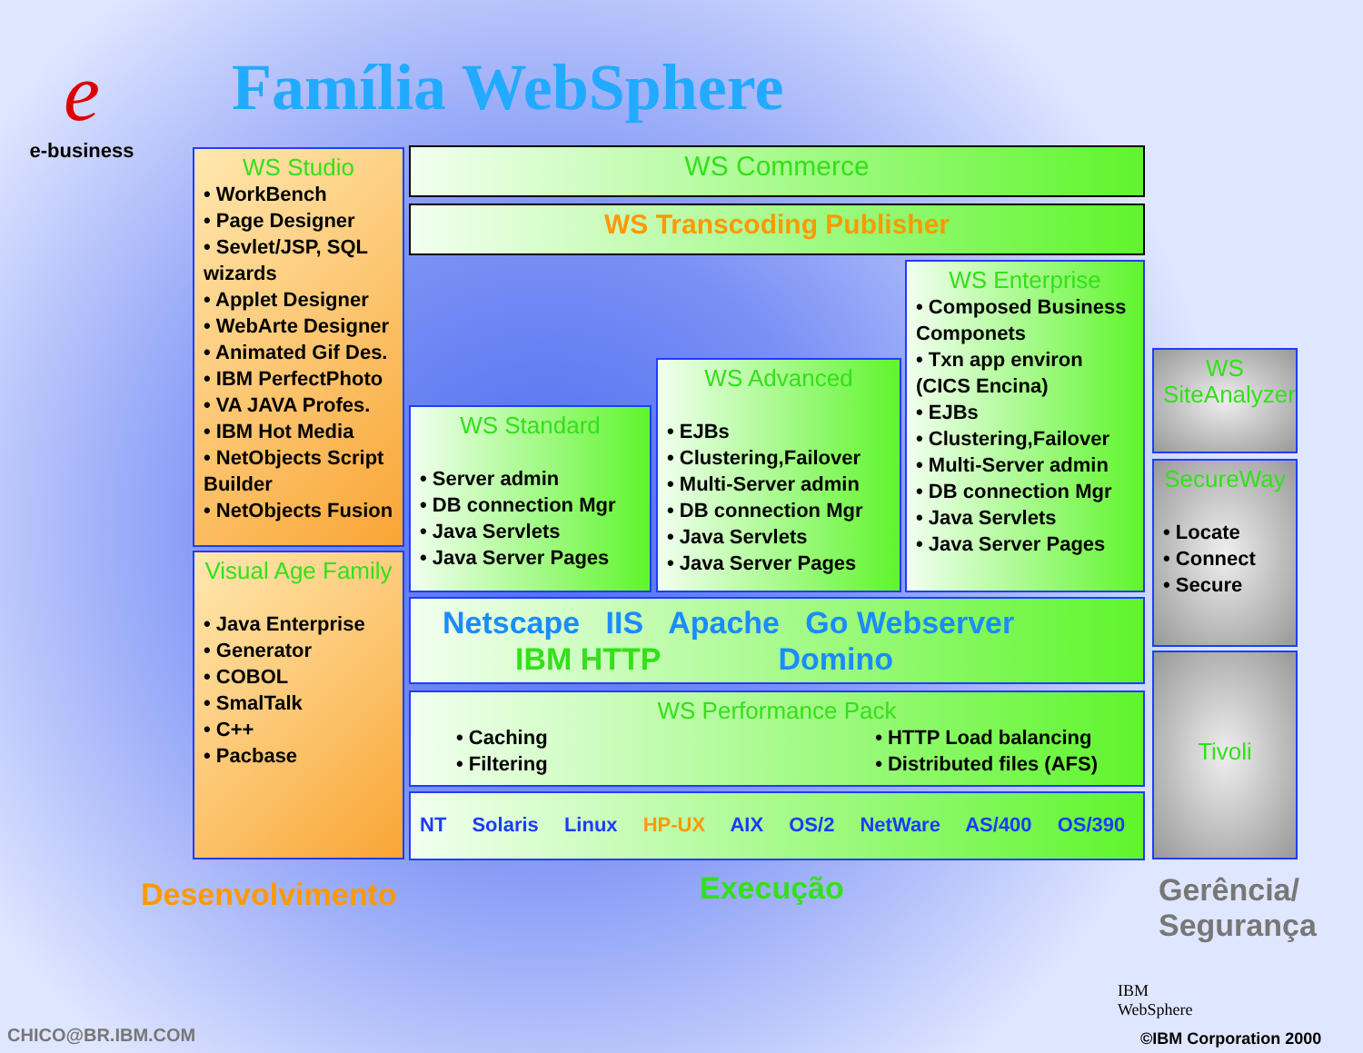e
e-business
Família WebSphere
WS Studio
• WorkBench
• Page Designer
• Sevlet/JSP, SQL wizards
• Applet Designer
• WebArte Designer
• Animated Gif Des.
• IBM PerfectPhoto
• VA JAVA Profes.
• IBM Hot Media
• NetObjects Script Builder
• NetObjects Fusion
Visual Age Family
• Java Enterprise
• Generator
• COBOL
• SmalTalk
• C++
• Pacbase
WS Commerce
WS Transcoding Publisher
WS Standard
• Server admin
• DB connection Mgr
• Java Servlets
• Java Server Pages
WS Advanced
• EJBs
• Clustering,Failover
• Multi-Server admin
• DB connection Mgr
• Java Servlets
• Java Server Pages
WS Enterprise
• Composed Business Componets
• Txn app environ (CICS Encina)
• EJBs
• Clustering,Failover
• Multi-Server admin
• DB connection Mgr
• Java Servlets
• Java Server Pages
Netscape IIS Apache Go Webserver
IBM HTTP Domino
WS Performance Pack
• Caching
• Filtering
• HTTP Load balancing
• Distributed files (AFS)
NT Solaris Linux HP-UX AIX OS/2 NetWare AS/400 OS/390
WS SiteAnalyzer
SecureWay
• Locate
• Connect
• Secure
Tivoli
Desenvolvimento Execução
Gerência/
Segurança
CHICO@BR.IBM.COM
IBM
WebSphere
©IBM Corporation 2000